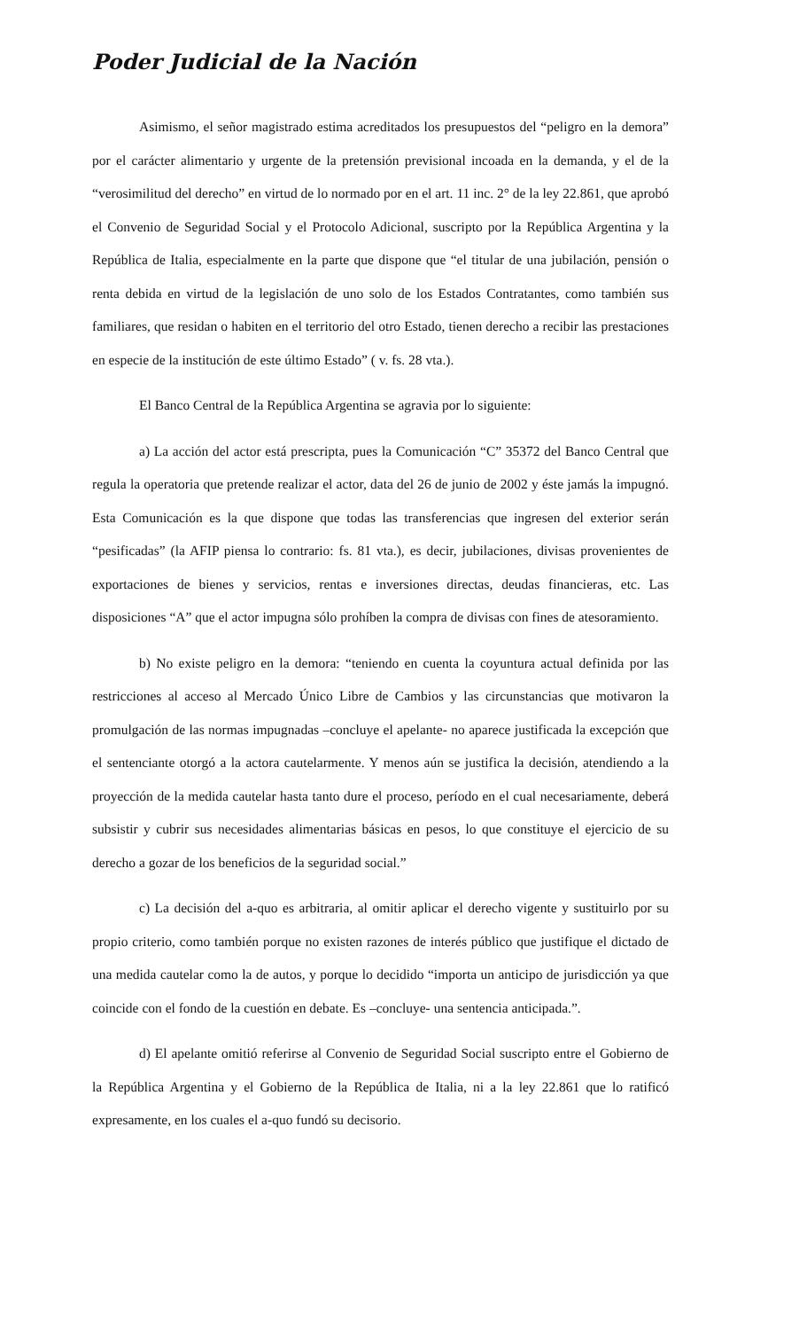Poder Judicial de la Nación
Asimismo, el señor magistrado estima acreditados los presupuestos del “peligro en la demora” por el carácter alimentario y urgente de la pretensión previsional incoada en la demanda, y el de la “verosimilitud del derecho” en virtud de lo normado por en el art. 11 inc. 2° de la ley 22.861, que aprobó el Convenio de Seguridad Social y el Protocolo Adicional, suscripto por la República Argentina y la República de Italia, especialmente en la parte que dispone que “el titular de una jubilación, pensión o renta debida en virtud de la legislación de uno solo de los Estados Contratantes, como también sus familiares, que residan o habiten en el territorio del otro Estado, tienen derecho a recibir las prestaciones en especie de la institución de este último Estado” ( v. fs. 28 vta.).
El Banco Central de la República Argentina se agravia por lo siguiente:
a) La acción del actor está prescripta, pues la Comunicación “C” 35372 del Banco Central que regula la operatoria que pretende realizar el actor, data del 26 de junio de 2002 y éste jamás la impugnó. Esta Comunicación es la que dispone que todas las transferencias que ingresen del exterior serán “pesificadas” (la AFIP piensa lo contrario: fs. 81 vta.), es decir, jubilaciones, divisas provenientes de exportaciones de bienes y servicios, rentas e inversiones directas, deudas financieras, etc. Las disposiciones “A” que el actor impugna sólo prohíben la compra de divisas con fines de atesoramiento.
b) No existe peligro en la demora: “teniendo en cuenta la coyuntura actual definida por las restricciones al acceso al Mercado Único Libre de Cambios y las circunstancias que motivaron la promulgación de las normas impugnadas –concluye el apelante- no aparece justificada la excepción que el sentenciante otorgó a la actora cautelarmente. Y menos aún se justifica la decisión, atendiendo a la proyección de la medida cautelar hasta tanto dure el proceso, período en el cual necesariamente, deberá subsistir y cubrir sus necesidades alimentarias básicas en pesos, lo que constituye el ejercicio de su derecho a gozar de los beneficios de la seguridad social.”
c) La decisión del a-quo es arbitraria, al omitir aplicar el derecho vigente y sustituirlo por su propio criterio, como también porque no existen razones de interés público que justifique el dictado de una medida cautelar como la de autos, y porque lo decidido “importa un anticipo de jurisdicción ya que coincide con el fondo de la cuestión en debate. Es –concluye- una sentencia anticipada.”.
d) El apelante omitió referirse al Convenio de Seguridad Social suscripto entre el Gobierno de la República Argentina y el Gobierno de la República de Italia, ni a la ley 22.861 que lo ratificó expresamente, en los cuales el a-quo fundó su decisorio.